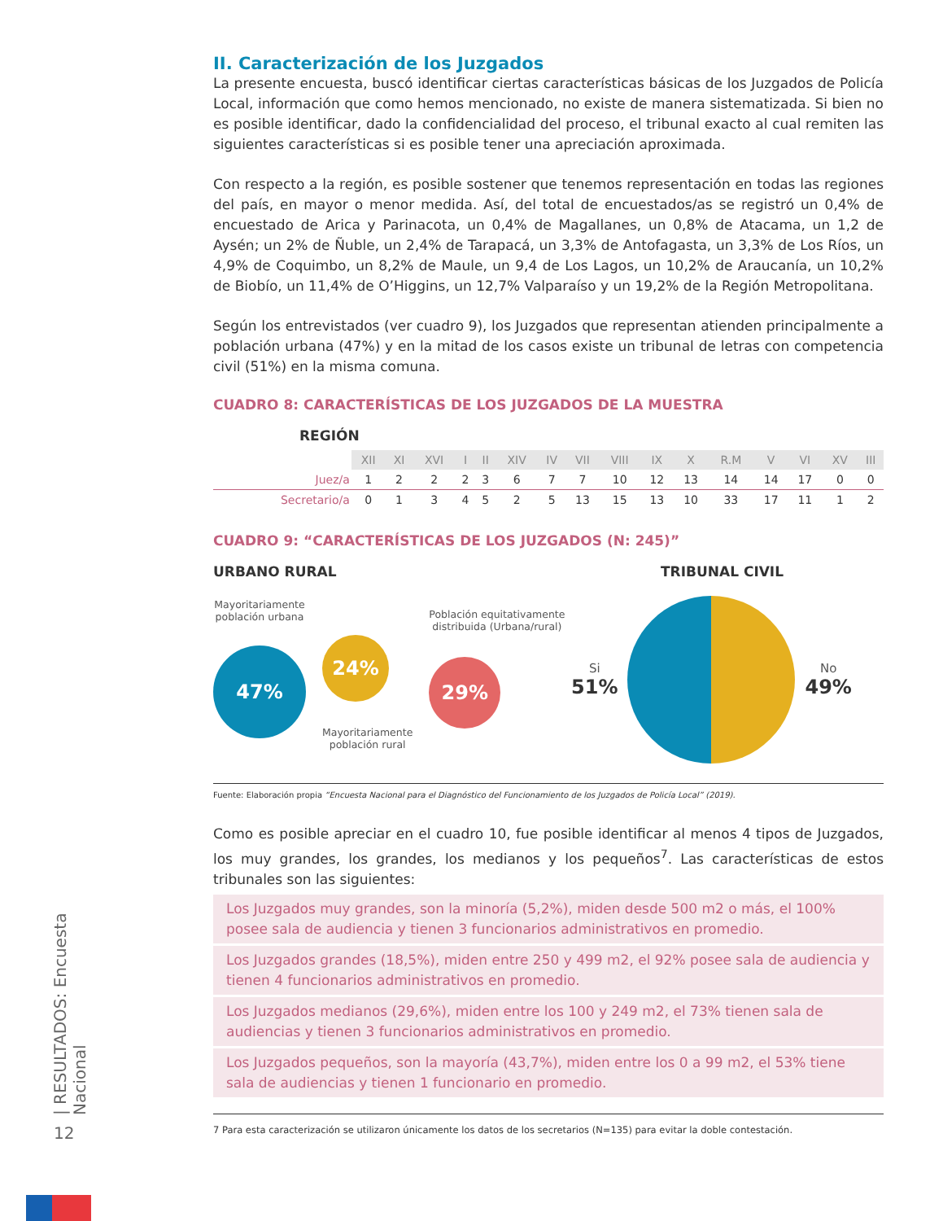II. Caracterización de los Juzgados
La presente encuesta, buscó identificar ciertas características básicas de los Juzgados de Policía Local, información que como hemos mencionado, no existe de manera sistematizada. Si bien no es posible identificar, dado la confidencialidad del proceso, el tribunal exacto al cual remiten las siguientes características si es posible tener una apreciación aproximada.
Con respecto a la región, es posible sostener que tenemos representación en todas las regiones del país, en mayor o menor medida. Así, del total de encuestados/as se registró un 0,4% de encuestado de Arica y Parinacota, un 0,4% de Magallanes, un 0,8% de Atacama, un 1,2 de Aysén; un 2% de Ñuble, un 2,4% de Tarapacá, un 3,3% de Antofagasta, un 3,3% de Los Ríos, un 4,9% de Coquimbo, un 8,2% de Maule, un 9,4 de Los Lagos, un 10,2% de Araucanía, un 10,2% de Biobío, un 11,4% de O’Higgins, un 12,7% Valparaíso y un 19,2% de la Región Metropolitana.
Según los entrevistados (ver cuadro 9), los Juzgados que representan atienden principalmente a población urbana (47%) y en la mitad de los casos existe un tribunal de letras con competencia civil (51%) en la misma comuna.
CUADRO 8: CARACTERÍSTICAS DE LOS JUZGADOS DE LA MUESTRA
REGIÓN
| | XII | XI | XVI | I | II | XIV | IV | VII | VIII | IX | X | R.M | V | VI | XV | III |
| Juez/a | 1 | 2 | 2 | 2 | 3 | 6 | 7 | 7 | 10 | 12 | 13 | 14 | 14 | 17 | 0 | 0 |
| Secretario/a | 0 | 1 | 3 | 4 | 5 | 2 | 5 | 13 | 15 | 13 | 10 | 33 | 17 | 11 | 1 | 2 |
CUADRO 9: “CARACTERÍSTICAS DE LOS JUZGADOS (N: 245)”
URBANO RURAL
Mayoritariamente
población urbana
47%
24%
Mayoritariamente
población rural
Población equitativamente
distribuida (Urbana/rural)
29%
TRIBUNAL CIVIL
Si
51%
No
49%
Fuente: Elaboración propia “Encuesta Nacional para el Diagnóstico del Funcionamiento de los Juzgados de Policía Local” (2019).
Como es posible apreciar en el cuadro 10, fue posible identificar al menos 4 tipos de Juzgados, los muy grandes, los grandes, los medianos y los pequeños<sup>7</sup>. Las características de estos tribunales son las siguientes:
Los Juzgados muy grandes, son la minoría (5,2%), miden desde 500 m2 o más, el 100% posee sala de audiencia y tienen 3 funcionarios administrativos en promedio.
Los Juzgados grandes (18,5%), miden entre 250 y 499 m2, el 92% posee sala de audiencia y tienen 4 funcionarios administrativos en promedio.
Los Juzgados medianos (29,6%), miden entre los 100 y 249 m2, el 73% tienen sala de audiencias y tienen 3 funcionarios administrativos en promedio.
Los Juzgados pequeños, son la mayoría (43,7%), miden entre los 0 a 99 m2, el 53% tiene sala de audiencias y tienen 1 funcionario en promedio.
7 Para esta caracterización se utilizaron únicamente los datos de los secretarios (N=135) para evitar la doble contestación.
| RESULTADOS: Encuesta Nacional
12